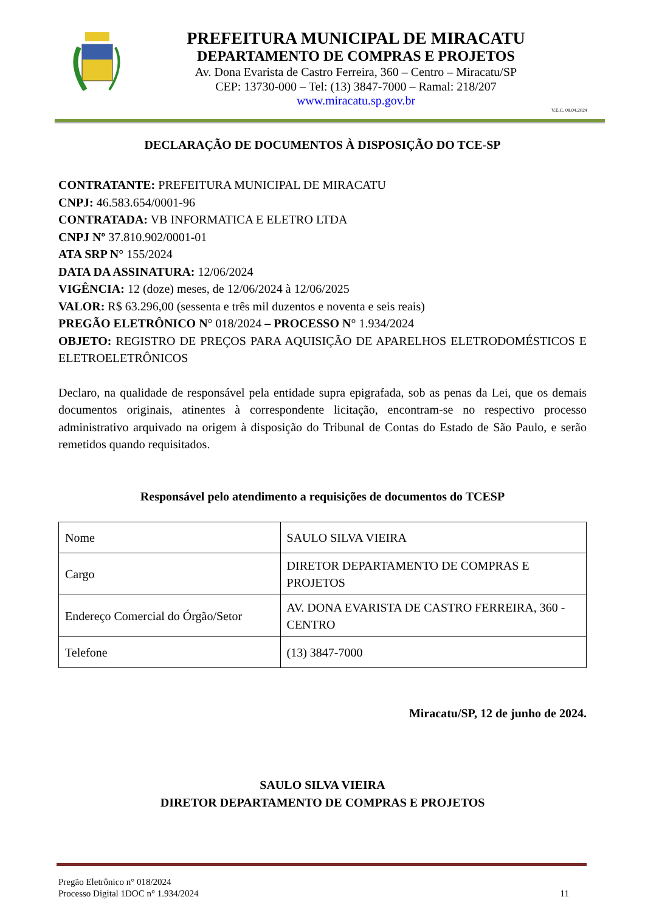PREFEITURA MUNICIPAL DE MIRACATU
DEPARTAMENTO DE COMPRAS E PROJETOS
Av. Dona Evarista de Castro Ferreira, 360 – Centro – Miracatu/SP
CEP: 13730-000 – Tel: (13) 3847-7000 – Ramal: 218/207
www.miracatu.sp.gov.br
V.E.C. 08.04.2024
DECLARAÇÃO DE DOCUMENTOS À DISPOSIÇÃO DO TCE-SP
CONTRATANTE: PREFEITURA MUNICIPAL DE MIRACATU
CNPJ: 46.583.654/0001-96
CONTRATADA: VB INFORMATICA E ELETRO LTDA
CNPJ Nº 37.810.902/0001-01
ATA SRP N° 155/2024
DATA DA ASSINATURA: 12/06/2024
VIGÊNCIA: 12 (doze) meses, de 12/06/2024 à 12/06/2025
VALOR: R$ 63.296,00 (sessenta e três mil duzentos e noventa e seis reais)
PREGÃO ELETRÔNICO N° 018/2024 – PROCESSO N° 1.934/2024
OBJETO: REGISTRO DE PREÇOS PARA AQUISIÇÃO DE APARELHOS ELETRODOMÉSTICOS E ELETROELETRÔNICOS
Declaro, na qualidade de responsável pela entidade supra epigrafada, sob as penas da Lei, que os demais documentos originais, atinentes à correspondente licitação, encontram-se no respectivo processo administrativo arquivado na origem à disposição do Tribunal de Contas do Estado de São Paulo, e serão remetidos quando requisitados.
Responsável pelo atendimento a requisições de documentos do TCESP
| Nome | SAULO SILVA VIEIRA |
| Cargo | DIRETOR DEPARTAMENTO DE COMPRAS E PROJETOS |
| Endereço Comercial do Órgão/Setor | AV. DONA EVARISTA DE CASTRO FERREIRA, 360 - CENTRO |
| Telefone | (13) 3847-7000 |
Miracatu/SP, 12 de junho de 2024.
SAULO SILVA VIEIRA
DIRETOR DEPARTAMENTO DE COMPRAS E PROJETOS
Pregão Eletrônico n° 018/2024
Processo Digital 1DOC n° 1.934/2024
11